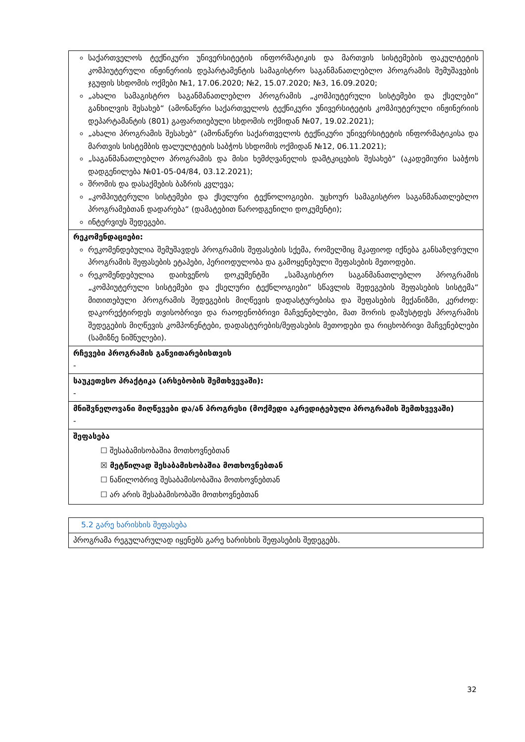| საქართველოს ტექნიკური უნივერსიტეტის ინფორმატიკის და მართვის სისტემების ფაკულტეტის კომპიუტერული ინჟინერიის დეპარტამენტის სამაგისტრო საგანმანათლებლო პროგრამის შემუშავების ჯგუფის სხდომის ოქმები №1, 17.06.2020; №2, 15.07.2020; №3, 16.09.2020; „ახალი სამაგისტრო საგანმანათლებლო პროგრამის „კომპიუტერული სისტემები და ქსელები“ განხილვის შესახებ“ (ამონაწერი საქართველოს ტექნიკური უნივერსიტეტის კომპიუტერული ინჟინერიის დეპარტამანტის (801) გაფართიებული სხდომის ოქმიდან №07, 19.02.2021); „ახალი პროგრამის შესახებ“ (ამონაწერი საქართველოს ტექნიკური უნივერსიტეტის ინფორმატიკისა და მართვის სისტემბის ფალულტეტის საბჭოს სხდომის ოქმიდან №12, 06.11.2021); „საგანმანათლებლო პროგრამის და მისი ხემძღვანელის დამტკიცების შესახებ“ (აკადემიური საბჭოს დადგენილება №01-05-04/84, 03.12.2021); შრომის და დასაქმების ბაზრის კვლევა; „კომპიუტერული სისტემები და ქსელური ტექნოლოგიები. უცხოურ სამაგისტრო საგანმანათლებლო პროგრამებთან დადარება“ (დამატებით წაროდგენილი დოკუმენტი); ინტერვიუს შედეგები. |
| რეკომენდაციები: რეკომენდებულია შემუშავდეს პროგრამის შეფასების სქემა, რომელშიც მკაფიოდ იქნება განსაზღვრული პროგრამის შეფასების ეტაპები, პერიოდულობა და გამოყენებული შეფასების მეთოდები. რეკომენდებულია დაიხვეწოს დოკუმენტში „სამაგისტრო საგანმანათლებლო პროგრამის „კომპიუტერული სისტემები და ქსელური ტექნლოგიები“ სწავლის შედეგების შეფასების სისტემა“ მითითებული პროგრამის შედეგების მიღწევის დადასტურებისა და შეფასების მექანიზმი, კერძოდ: დაკორექტირდეს თვისობრივი და რაოდენობრივი მაჩვენებლები, მათ შორის დაზუსტდეს პროგრამის შედეგების მიღწევის კომპონენტები, დადასტურების/შეფასების მეთოდები და რიცხობრივი მაჩვენებლები (სამიზნე ნიშნულები). |
| რჩევები პროგრამის განვითარებისთვის - |
| საუკეთესო პრაქტიკა (არსებობის შემთხვევაში): - |
| მნიშვნელოვანი მიღწევები და/ან პროგრესი (მოქმედი აკრედიტებული პროგრამის შემთხვევაში) - |
| შეფასება ☐ შესაბამისობაშია მოთხოვნებთან ☒ მეტწილად შესაბამისობაშია მოთხოვნებთან ☐ ნაწილობრივ შესაბამისობაშია მოთხოვნებთან ☐ არ არის შესაბამისობაში მოთხოვნებთან |
| 5.2 გარე ხარისხის შეფასება |
| პროგრამა რეგულარულად იყენებს გარე ხარისხის შეფასების შედეგებს. |
32